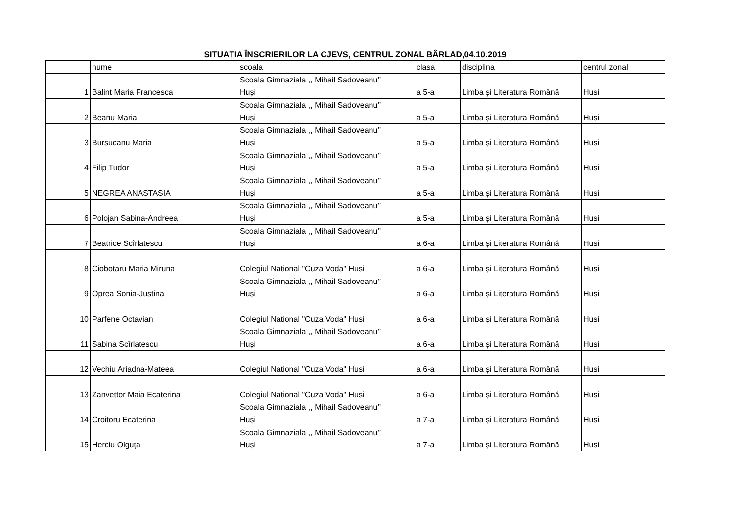SITUAȚIA ÎNSCRIERILOR LA CJEVS, CENTRUL ZONAL BÂRLAD,04.10.2019
| | nume | scoala | clasa | disciplina | centrul zonal |
| 1 | Balint Maria Francesca | Scoala Gimnaziala ,, Mihail Sadoveanu’’ Huși | a 5-a | Limba și Literatura Română | Husi |
| 2 | Beanu Maria | Scoala Gimnaziala ,, Mihail Sadoveanu’’ Huși | a 5-a | Limba și Literatura Română | Husi |
| 3 | Bursucanu Maria | Scoala Gimnaziala ,, Mihail Sadoveanu’’ Huși | a 5-a | Limba și Literatura Română | Husi |
| 4 | Filip Tudor | Scoala Gimnaziala ,, Mihail Sadoveanu’’ Huși | a 5-a | Limba și Literatura Română | Husi |
| 5 | NEGREA ANASTASIA | Scoala Gimnaziala ,, Mihail Sadoveanu’’ Huși | a 5-a | Limba și Literatura Română | Husi |
| 6 | Polojan Sabina-Andreea | Scoala Gimnaziala ,, Mihail Sadoveanu’’ Huși | a 5-a | Limba și Literatura Română | Husi |
| 7 | Beatrice Scîrlatescu | Scoala Gimnaziala ,, Mihail Sadoveanu’’ Huși | a 6-a | Limba și Literatura Română | Husi |
| 8 | Ciobotaru Maria Miruna | Colegiul National "Cuza Voda" Husi | a 6-a | Limba și Literatura Română | Husi |
| 9 | Oprea Sonia-Justina | Scoala Gimnaziala ,, Mihail Sadoveanu’’ Huși | a 6-a | Limba și Literatura Română | Husi |
| 10 | Parfene Octavian | Colegiul National "Cuza Voda" Husi | a 6-a | Limba și Literatura Română | Husi |
| 11 | Sabina Scîrlatescu | Scoala Gimnaziala ,, Mihail Sadoveanu’’ Huși | a 6-a | Limba și Literatura Română | Husi |
| 12 | Vechiu Ariadna-Mateea | Colegiul National "Cuza Voda" Husi | a 6-a | Limba și Literatura Română | Husi |
| 13 | Zanvettor Maia Ecaterina | Colegiul National "Cuza Voda" Husi | a 6-a | Limba și Literatura Română | Husi |
| 14 | Croitoru Ecaterina | Scoala Gimnaziala ,, Mihail Sadoveanu’’ Huși | a 7-a | Limba și Literatura Română | Husi |
| 15 | Herciu Olguța | Scoala Gimnaziala ,, Mihail Sadoveanu’’ Huși | a 7-a | Limba și Literatura Română | Husi |